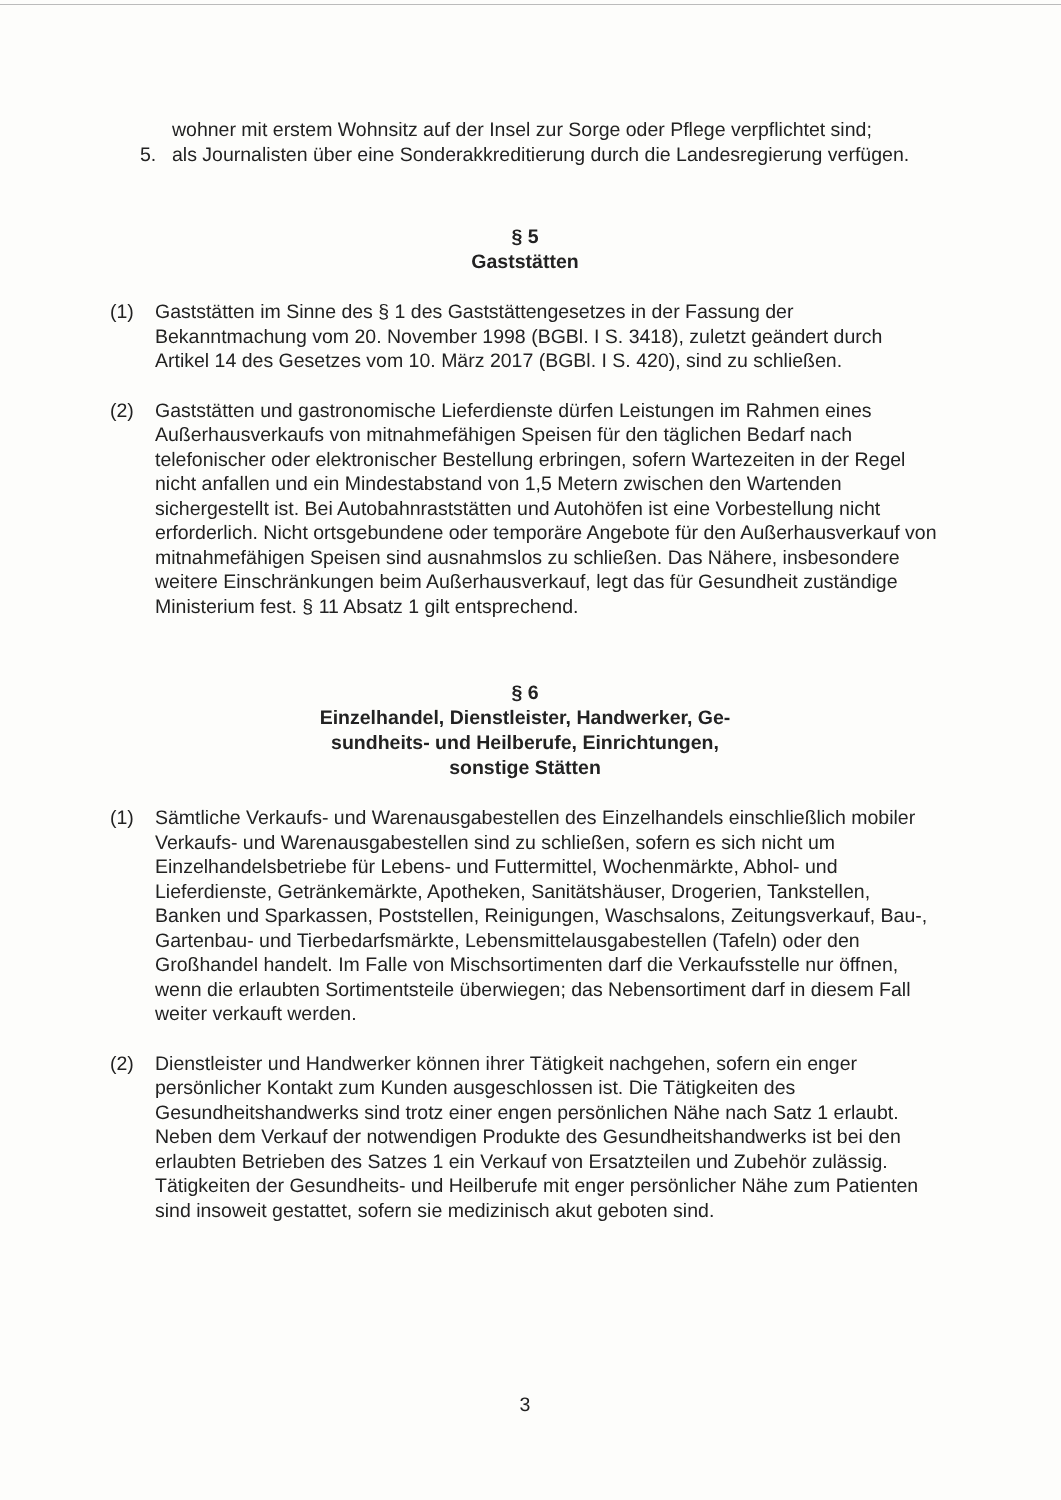wohner mit erstem Wohnsitz auf der Insel zur Sorge oder Pflege verpflichtet sind;
5. als Journalisten über eine Sonderakkreditierung durch die Landesregierung verfügen.
§ 5
Gaststätten
(1) Gaststätten im Sinne des § 1 des Gaststättengesetzes in der Fassung der Bekanntmachung vom 20. November 1998 (BGBl. I S. 3418), zuletzt geändert durch Artikel 14 des Gesetzes vom 10. März 2017 (BGBl. I S. 420), sind zu schließen.
(2) Gaststätten und gastronomische Lieferdienste dürfen Leistungen im Rahmen eines Außerhausverkaufs von mitnahmefähigen Speisen für den täglichen Bedarf nach telefonischer oder elektronischer Bestellung erbringen, sofern Wartezeiten in der Regel nicht anfallen und ein Mindestabstand von 1,5 Metern zwischen den Wartenden sichergestellt ist. Bei Autobahnraststätten und Autohöfen ist eine Vorbestellung nicht erforderlich. Nicht ortsgebundene oder temporäre Angebote für den Außerhausverkauf von mitnahmefähigen Speisen sind ausnahmslos zu schließen. Das Nähere, insbesondere weitere Einschränkungen beim Außerhausverkauf, legt das für Gesundheit zuständige Ministerium fest. § 11 Absatz 1 gilt entsprechend.
§ 6
Einzelhandel, Dienstleister, Handwerker, Ge-
sundheits- und Heilberufe, Einrichtungen,
sonstige Stätten
(1) Sämtliche Verkaufs- und Warenausgabestellen des Einzelhandels einschließlich mobiler Verkaufs- und Warenausgabestellen sind zu schließen, sofern es sich nicht um Einzelhandelsbetriebe für Lebens- und Futtermittel, Wochenmärkte, Abhol- und Lieferdienste, Getränkemärkte, Apotheken, Sanitätshäuser, Drogerien, Tankstellen, Banken und Sparkassen, Poststellen, Reinigungen, Waschsalons, Zeitungsverkauf, Bau-, Gartenbau- und Tierbedarfsmärkte, Lebensmittelausgabestellen (Tafeln) oder den Großhandel handelt. Im Falle von Mischsortimenten darf die Verkaufsstelle nur öffnen, wenn die erlaubten Sortimentsteile überwiegen; das Nebensortiment darf in diesem Fall weiter verkauft werden.
(2) Dienstleister und Handwerker können ihrer Tätigkeit nachgehen, sofern ein enger persönlicher Kontakt zum Kunden ausgeschlossen ist. Die Tätigkeiten des Gesundheitshandwerks sind trotz einer engen persönlichen Nähe nach Satz 1 erlaubt. Neben dem Verkauf der notwendigen Produkte des Gesundheitshandwerks ist bei den erlaubten Betrieben des Satzes 1 ein Verkauf von Ersatzteilen und Zubehör zulässig. Tätigkeiten der Gesundheits- und Heilberufe mit enger persönlicher Nähe zum Patienten sind insoweit gestattet, sofern sie medizinisch akut geboten sind.
3